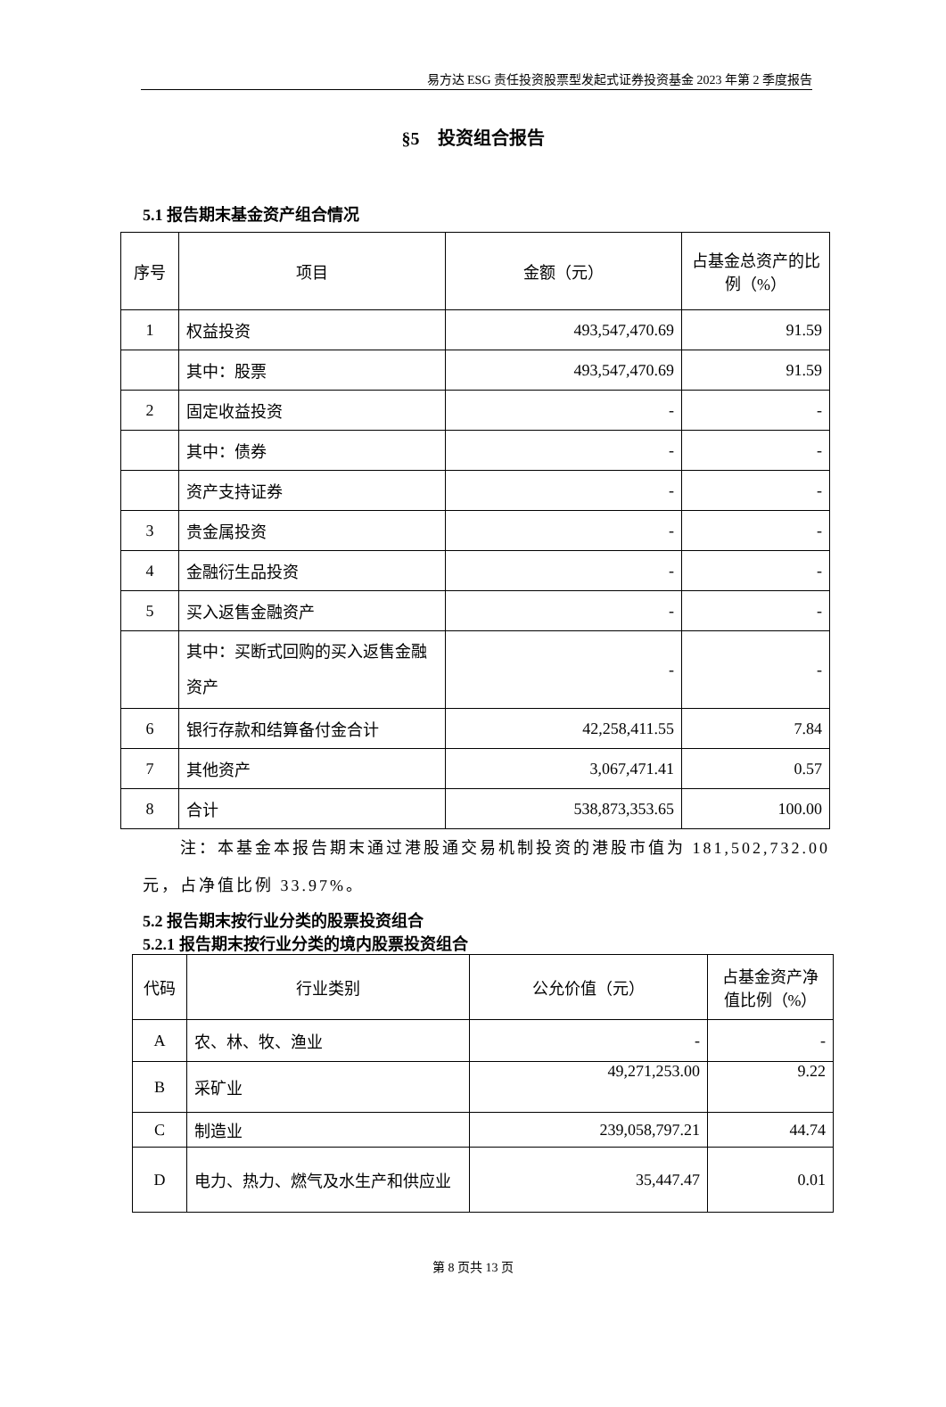易方达 ESG 责任投资股票型发起式证券投资基金 2023 年第 2 季度报告
§5　投资组合报告
5.1 报告期末基金资产组合情况
| 序号 | 项目 | 金额（元） | 占基金总资产的比例（%） |
| --- | --- | --- | --- |
| 1 | 权益投资 | 493,547,470.69 | 91.59 |
| | 其中：股票 | 493,547,470.69 | 91.59 |
| 2 | 固定收益投资 | - | - |
| | 其中：债券 | - | - |
| | 资产支持证券 | - | - |
| 3 | 贵金属投资 | - | - |
| 4 | 金融衍生品投资 | - | - |
| 5 | 买入返售金融资产 | - | - |
| | 其中：买断式回购的买入返售金融资产 | - | - |
| 6 | 银行存款和结算备付金合计 | 42,258,411.55 | 7.84 |
| 7 | 其他资产 | 3,067,471.41 | 0.57 |
| 8 | 合计 | 538,873,353.65 | 100.00 |
注：本基金本报告期末通过港股通交易机制投资的港股市值为 181,502,732.00 元，占净值比例 33.97%。
5.2 报告期末按行业分类的股票投资组合
5.2.1 报告期末按行业分类的境内股票投资组合
| 代码 | 行业类别 | 公允价值（元） | 占基金资产净值比例（%） |
| --- | --- | --- | --- |
| A | 农、林、牧、渔业 | - | - |
| B | 采矿业 | 49,271,253.00 | 9.22 |
| C | 制造业 | 239,058,797.21 | 44.74 |
| D | 电力、热力、燃气及水生产和供应业 | 35,447.47 | 0.01 |
第 8 页共 13 页